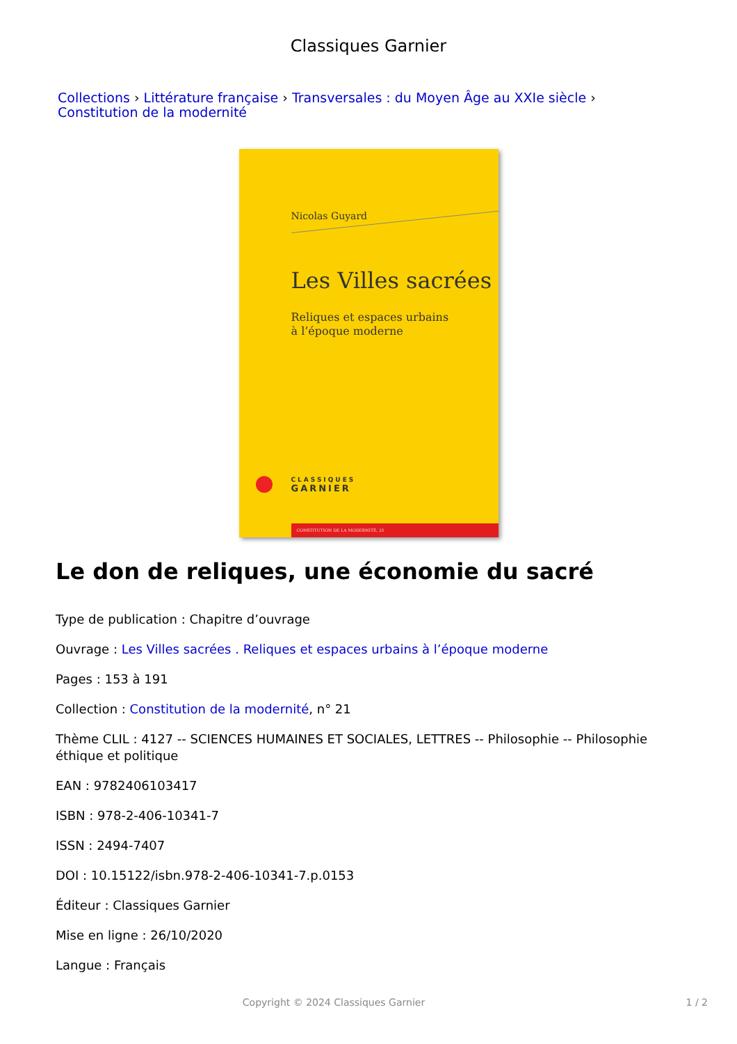Classiques Garnier
Collections › Littérature française › Transversales : du Moyen Âge au XXIe siècle ›
Constitution de la modernité
Nicolas Guyard
Les Villes sacrées
Reliques et espaces urbains
à l’époque moderne
CLASSIQUES
GARNIER
CONSTITUTION DE LA MODERNITÉ, 21
Le don de reliques, une économie du sacré
Type de publication : Chapitre d’ouvrage
Ouvrage : Les Villes sacrées . Reliques et espaces urbains à l’époque moderne
Pages : 153 à 191
Collection : Constitution de la modernité, n° 21
Thème CLIL : 4127 -- SCIENCES HUMAINES ET SOCIALES, LETTRES -- Philosophie -- Philosophie éthique et politique
EAN : 9782406103417
ISBN : 978-2-406-10341-7
ISSN : 2494-7407
DOI : 10.15122/isbn.978-2-406-10341-7.p.0153
Éditeur : Classiques Garnier
Mise en ligne : 26/10/2020
Langue : Français
Copyright © 2024 Classiques Garnier 1 / 2